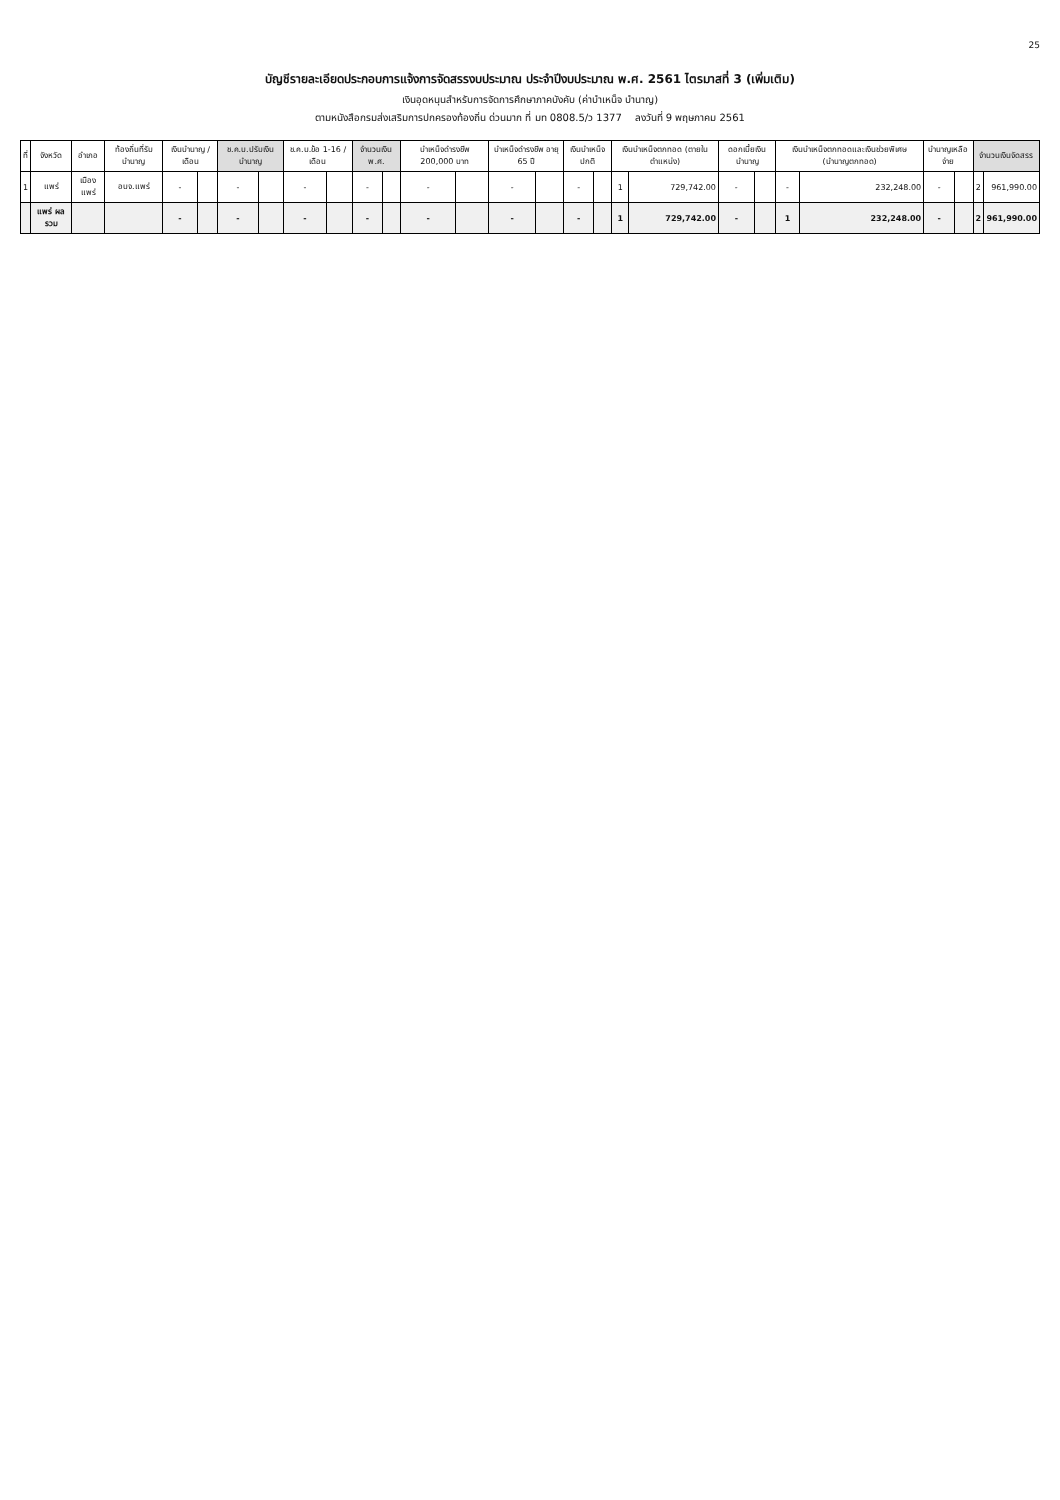25
บัญชีรายละเอียดประกอบการแจ้งการจัดสรรงบประมาณ ประจำปีงบประมาณ พ.ศ. 2561 ไตรมาสที่ 3 (เพิ่มเติม)
เงินอุดหนุนสำหรับการจัดการศึกษาภาคบังคับ (ค่าบำเหน็จ บำนาญ)
ตามหนังสือกรมส่งเสริมการปกครองท้องถิ่น ด่วนมาก ที่ มท 0808.5/ว 1377 ลงวันที่ 9 พฤษภาคม 2561
| ที่ | จังหวัด | อำเภอ | ท้องถิ่นที่รับบำนาญ | เงินบำนาญ / เดือน | | ช.ค.บ.ปรับเงินบำนาญ | | ช.ค.บ.ข้อ 1-16 / เดือน | | จำนวนเงิน พ.ศ. | | บำเหน็จดำรงชีพ 200,000 บาท | | บำเหน็จดำรงชีพ อายุ 65 ปี | | เงินบำเหน็จปกติ | | เงินบำเหน็จตกทอด (ตายในตำแหน่ง) | | ดอกเบี้ยเงินบำนาญ | | เงินบำเหน็จตกทอดและเงินช่วยพิเศษ (บำนาญตกทอด) | | บำนาญเหลือจ่าย | | จำนวนเงินจัดสรร | |
| --- | --- | --- | --- | --- | --- | --- | --- | --- | --- | --- | --- | --- | --- | --- | --- | --- | --- | --- | --- | --- | --- | --- | --- | --- | --- | --- | --- |
| 1 | แพร่ | เมืองแพร่ | อบจ.แพร่ | - | | - | | - | | - | | - | | - | | - | | 1 | 729,742.00 | - | | - | 232,248.00 | - | | 2 | 961,990.00 |
| | แพร่ ผลรวม | | | - | | - | | - | | - | | - | | - | | - | | 1 | 729,742.00 | - | | 1 | 232,248.00 | - | | 2 | 961,990.00 |